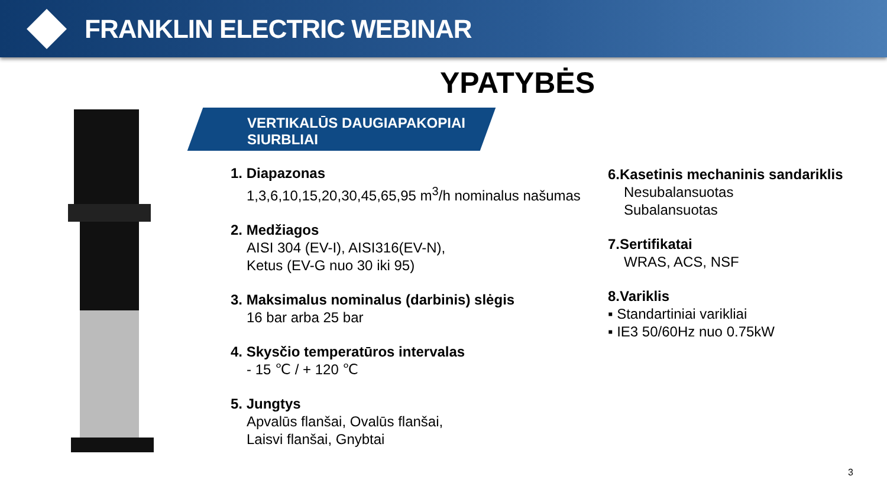FRANKLIN ELECTRIC WEBINAR
YPATYBĖS
VERTIKALŪS DAUGIAPAKOPIAI
SIURBLIAI
1. Diapazonas
1,3,6,10,15,20,30,45,65,95 m<sup>3</sup>/h nominalus našumas
2. Medžiagos
AISI 304 (EV-I), AISI316(EV-N),
Ketus (EV-G nuo 30 iki 95)
3. Maksimalus nominalus (darbinis) slėgis
16 bar arba 25 bar
4. Skysčio temperatūros intervalas
- 15 ℃ / + 120 ℃
5. Jungtys
Apvalūs flanšai, Ovalūs flanšai,
Laisvi flanšai, Gnybtai
6.Kasetinis mechaninis sandariklis
Nesubalansuotas
Subalansuotas
7.Sertifikatai
WRAS, ACS, NSF
8.Variklis
▪ Standartiniai varikliai
▪ IE3 50/60Hz nuo 0.75kW
3